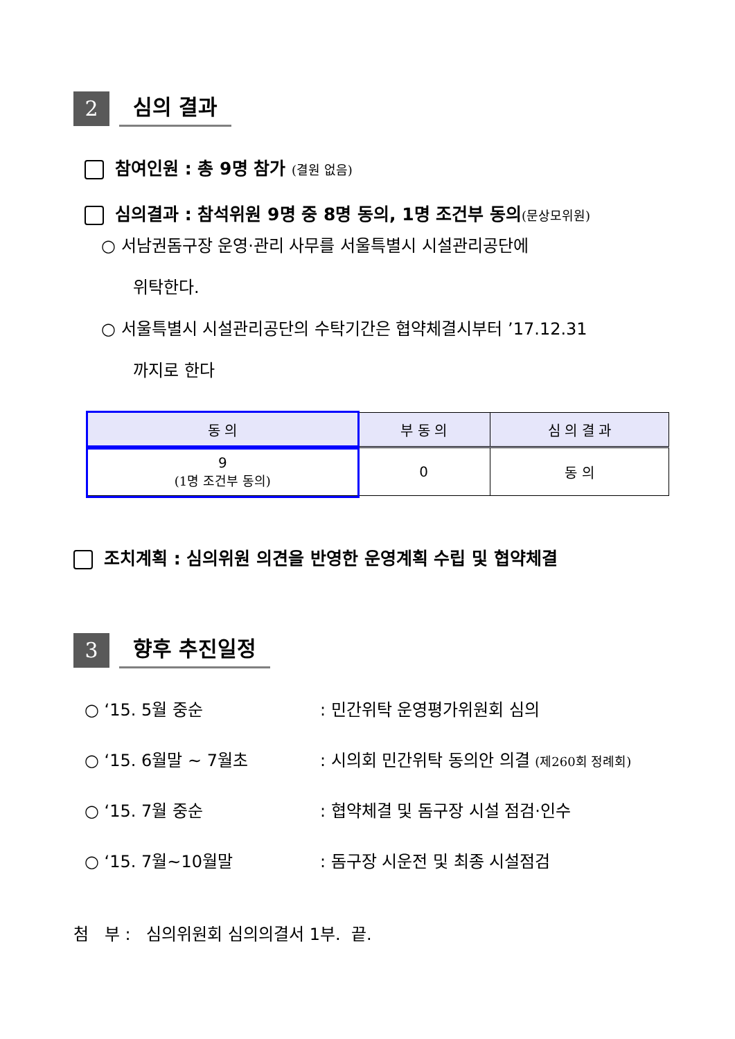2
심의 결과
참여인원 : 총 9명 참가 (결원 없음)
심의결과 : 참석위원 9명 중 8명 동의, 1명 조건부 동의(문상모위원)
○ 서남권돔구장 운영·관리 사무를 서울특별시 시설관리공단에
위탁한다.
○ 서울특별시 시설관리공단의 수탁기간은 협약체결시부터 ’17.12.31
까지로 한다
| 동 의 | 부 동 의 | 심 의 결 과 |
| --- | --- | --- |
| 9 (1명 조건부 동의) | 0 | 동 의 |
조치계획 : 심의위원 의견을 반영한 운영계획 수립 및 협약체결
3
향후 추진일정
○ ‘15. 5월 중순: 민간위탁 운영평가위원회 심의
○ ‘15. 6월말 ~ 7월초: 시의회 민간위탁 동의안 의결 (제260회 정례회)
○ ‘15. 7월 중순: 협약체결 및 돔구장 시설 점검·인수
○ ‘15. 7월~10월말: 돔구장 시운전 및 최종 시설점검
첨 부 : 심의위원회 심의의결서 1부. 끝.